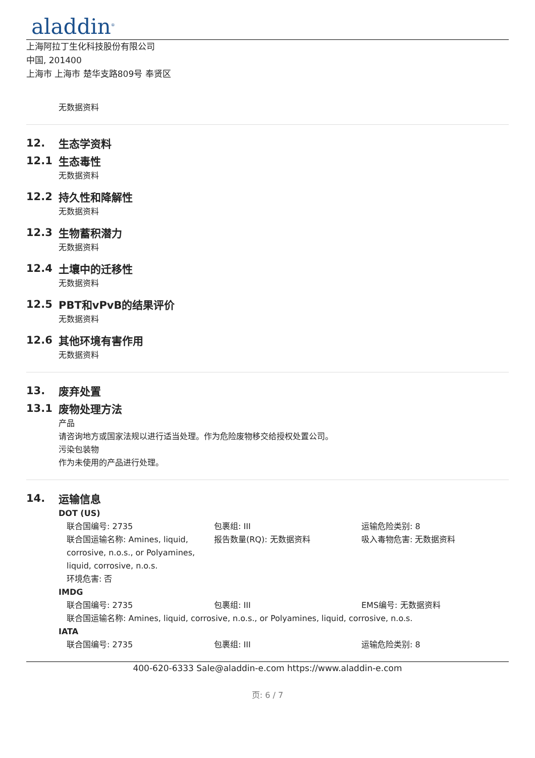aladdin<sup>®</sup>
上海阿拉丁生化科技股份有限公司
中国, 201400
上海市 上海市 楚华支路809号 奉贤区
无数据资料
12. 生态学资料
12.1 生态毒性
无数据资料
12.2 持久性和降解性
无数据资料
12.3 生物蓄积潜力
无数据资料
12.4 土壤中的迁移性
无数据资料
12.5 PBT和vPvB的结果评价
无数据资料
12.6 其他环境有害作用
无数据资料
13. 废弃处置
13.1 废物处理方法
产品
请咨询地方或国家法规以进行适当处理。作为危险废物移交给授权处置公司。
污染包装物
作为未使用的产品进行处理。
14. 运输信息
DOT (US)
联合国编号: 2735 包裹组: III 运输危险类别: 8
联合国运输名称: Amines, liquid, corrosive, n.o.s., or Polyamines, liquid, corrosive, n.o.s.
报告数量(RQ): 无数据资料 吸入毒物危害: 无数据资料
环境危害: 否
IMDG
联合国编号: 2735 包裹组: III EMS编号: 无数据资料
联合国运输名称: Amines, liquid, corrosive, n.o.s., or Polyamines, liquid, corrosive, n.o.s.
IATA
联合国编号: 2735 包裹组: III 运输危险类别: 8
400-620-6333 Sale@aladdin-e.com https://www.aladdin-e.com
页: 6 / 7